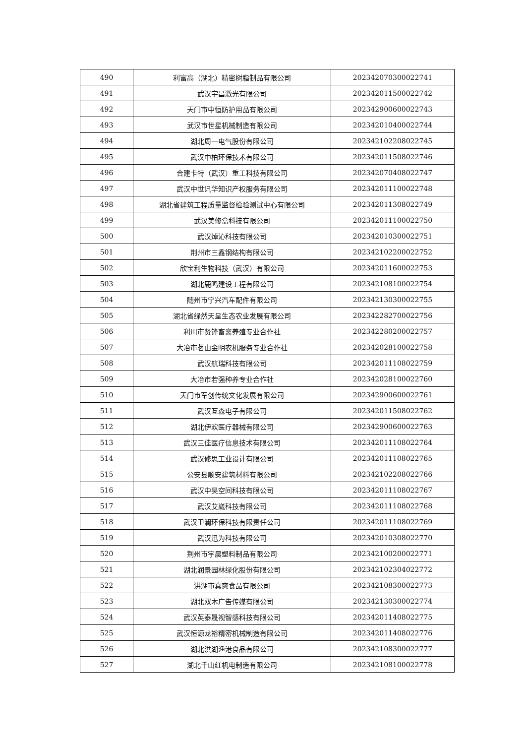| 490 | 利富高（湖北）精密树脂制品有限公司 | 202342070300022741 |
| 491 | 武汉宇昌激光有限公司 | 202342011500022742 |
| 492 | 天门市中恒防护用品有限公司 | 202342900600022743 |
| 493 | 武汉市世星机械制造有限公司 | 202342010400022744 |
| 494 | 湖北周一电气股份有限公司 | 202342102208022745 |
| 495 | 武汉中柏环保技术有限公司 | 202342011508022746 |
| 496 | 合建卡特（武汉）重工科技有限公司 | 202342070408022747 |
| 497 | 武汉中世讯华知识产权服务有限公司 | 202342011100022748 |
| 498 | 湖北省建筑工程质量监督检验测试中心有限公司 | 202342011308022749 |
| 499 | 武汉美修盒科技有限公司 | 202342011100022750 |
| 500 | 武汉焯沁科技有限公司 | 202342010300022751 |
| 501 | 荆州市三鑫钢结构有限公司 | 202342102200022752 |
| 502 | 欣宝利生物科技（武汉）有限公司 | 202342011600022753 |
| 503 | 湖北鹿鸣建设工程有限公司 | 202342108100022754 |
| 504 | 随州市宁兴汽车配件有限公司 | 202342130300022755 |
| 505 | 湖北省绿然天呈生态农业发展有限公司 | 202342282700022756 |
| 506 | 利川市贤锋畜禽养殖专业合作社 | 202342280200022757 |
| 507 | 大冶市茗山金明农机服务专业合作社 | 202342028100022758 |
| 508 | 武汉航瑞科技有限公司 | 202342011108022759 |
| 509 | 大冶市若强种养专业合作社 | 202342028100022760 |
| 510 | 天门市军创传统文化发展有限公司 | 202342900600022761 |
| 511 | 武汉互森电子有限公司 | 202342011508022762 |
| 512 | 湖北伊欢医疗器械有限公司 | 202342900600022763 |
| 513 | 武汉三佳医疗信息技术有限公司 | 202342011108022764 |
| 514 | 武汉修思工业设计有限公司 | 202342011108022765 |
| 515 | 公安县顺安建筑材料有限公司 | 202342102208022766 |
| 516 | 武汉中昊空间科技有限公司 | 202342011108022767 |
| 517 | 武汉艾崴科技有限公司 | 202342011108022768 |
| 518 | 武汉卫澜环保科技有限责任公司 | 202342011108022769 |
| 519 | 武汉迅为科技有限公司 | 202342010308022770 |
| 520 | 荆州市宇晨塑料制品有限公司 | 202342100200022771 |
| 521 | 湖北润景园林绿化股份有限公司 | 202342102304022772 |
| 522 | 洪湖市真爽食品有限公司 | 202342108300022773 |
| 523 | 湖北双木广告传媒有限公司 | 202342130300022774 |
| 524 | 武汉英泰晟视智感科技有限公司 | 202342011408022775 |
| 525 | 武汉恒源龙裕精密机械制造有限公司 | 202342011408022776 |
| 526 | 湖北洪湖渔港食品有限公司 | 202342108300022777 |
| 527 | 湖北千山红机电制造有限公司 | 202342108100022778 |